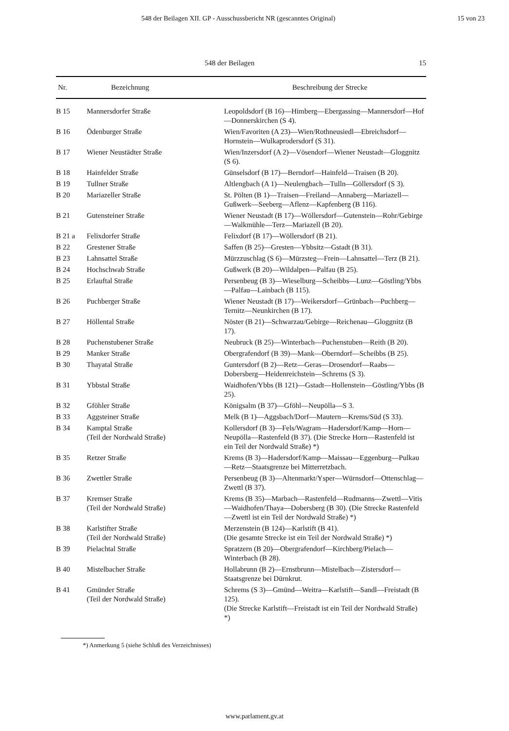548 der Beilagen XII. GP - Ausschussbericht NR (gescanntes Original) 15 von 23
548 der Beilagen 15
| Nr. | Bezeichnung | Beschreibung der Strecke |
| --- | --- | --- |
| B 15 | Mannersdorfer Straße | Leopoldsdorf (B 16)—Himberg—Ebergassing—Mannersdorf—Hof—Donnerskirchen (S 4). |
| B 16 | Ödenburger Straße | Wien/Favoriten (A 23)—Wien/Rothneusiedl—Ebreichsdorf—Hornstein—Wulkaprodersdorf (S 31). |
| B 17 | Wiener Neustädter Straße | Wien/Inzersdorf (A 2)—Vösendorf—Wiener Neustadt—Gloggnitz (S 6). |
| B 18 | Hainfelder Straße | Günselsdorf (B 17)—Berndorf—Hainfeld—Traisen (B 20). |
| B 19 | Tullner Straße | Altlengbach (A 1)—Neulengbach—Tulln—Göllersdorf (S 3). |
| B 20 | Mariazeller Straße | St. Pölten (B 1)—Traisen—Freiland—Annaberg—Mariazell—Gußwerk—Seeberg—Aflenz—Kapfenberg (B 116). |
| B 21 | Gutensteiner Straße | Wiener Neustadt (B 17)—Wöllersdorf—Gutenstein—Rohr/Gebirge—Walkmühle—Terz—Mariazell (B 20). |
| B 21 a | Felixdorfer Straße | Felixdorf (B 17)—Wöllersdorf (B 21). |
| B 22 | Grestener Straße | Saffen (B 25)—Gresten—Ybbsitz—Gstadt (B 31). |
| B 23 | Lahnsattel Straße | Mürzzuschlag (S 6)—Mürzsteg—Frein—Lahnsattel—Terz (B 21). |
| B 24 | Hochschwab Straße | Gußwerk (B 20)—Wildalpen—Palfau (B 25). |
| B 25 | Erlauftal Straße | Persenbeug (B 3)—Wieselburg—Scheibbs—Lunz—Göstling/Ybbs—Palfau—Lainbach (B 115). |
| B 26 | Puchberger Straße | Wiener Neustadt (B 17)—Weikersdorf—Grünbach—Puchberg—Ternitz—Neunkirchen (B 17). |
| B 27 | Höllental Straße | Nöster (B 21)—Schwarzau/Gebirge—Reichenau—Gloggnitz (B 17). |
| B 28 | Puchenstubener Straße | Neubruck (B 25)—Winterbach—Puchenstuben—Reith (B 20). |
| B 29 | Manker Straße | Obergrafendorf (B 39)—Mank—Oberndorf—Scheibbs (B 25). |
| B 30 | Thayatal Straße | Guntersdorf (B 2)—Retz—Geras—Drosendorf—Raabs—Dobersberg—Heidenreichstein—Schrems (S 3). |
| B 31 | Ybbstal Straße | Waidhofen/Ybbs (B 121)—Gstadt—Hollenstein—Göstling/Ybbs (B 25). |
| B 32 | Gföhler Straße | Königsalm (B 37)—Gföhl—Neupölla—S 3. |
| B 33 | Aggsteiner Straße | Melk (B 1)—Aggsbach/Dorf—Mautern—Krems/Süd (S 33). |
| B 34 | Kamptal Straße (Teil der Nordwald Straße) | Kollersdorf (B 3)—Fels/Wagram—Hadersdorf/Kamp—Horn—Neupölla—Rastenfeld (B 37). (Die Strecke Horn—Rastenfeld ist ein Teil der Nordwald Straße) *) |
| B 35 | Retzer Straße | Krems (B 3)—Hadersdorf/Kamp—Maissau—Eggenburg—Pulkau—Retz—Staatsgrenze bei Mitterretzbach. |
| B 36 | Zwettler Straße | Persenbeug (B 3)—Altenmarkt/Ysper—Würnsdorf—Ottenschlag—Zwettl (B 37). |
| B 37 | Kremser Straße (Teil der Nordwald Straße) | Krems (B 35)—Marbach—Rastenfeld—Rudmanns—Zwettl—Vitis—Waidhofen/Thaya—Dobersberg (B 30). (Die Strecke Rastenfeld—Zwettl ist ein Teil der Nordwald Straße) *) |
| B 38 | Karlstifter Straße (Teil der Nordwald Straße) | Merzenstein (B 124)—Karlstift (B 41). (Die gesamte Strecke ist ein Teil der Nordwald Straße) *) |
| B 39 | Pielachtal Straße | Spratzern (B 20)—Obergrafendorf—Kirchberg/Pielach—Winterbach (B 28). |
| B 40 | Mistelbacher Straße | Hollabrunn (B 2)—Ernstbrunn—Mistelbach—Zistersdorf—Staatsgrenze bei Dürnkrut. |
| B 41 | Gmünder Straße (Teil der Nordwald Straße) | Schrems (S 3)—Gmünd—Weitra—Karlstift—Sandl—Freistadt (B 125). (Die Strecke Karlstift—Freistadt ist ein Teil der Nordwald Straße) *) |
*) Anmerkung 5 (siehe Schluß des Verzeichnisses)
www.parlament.gv.at